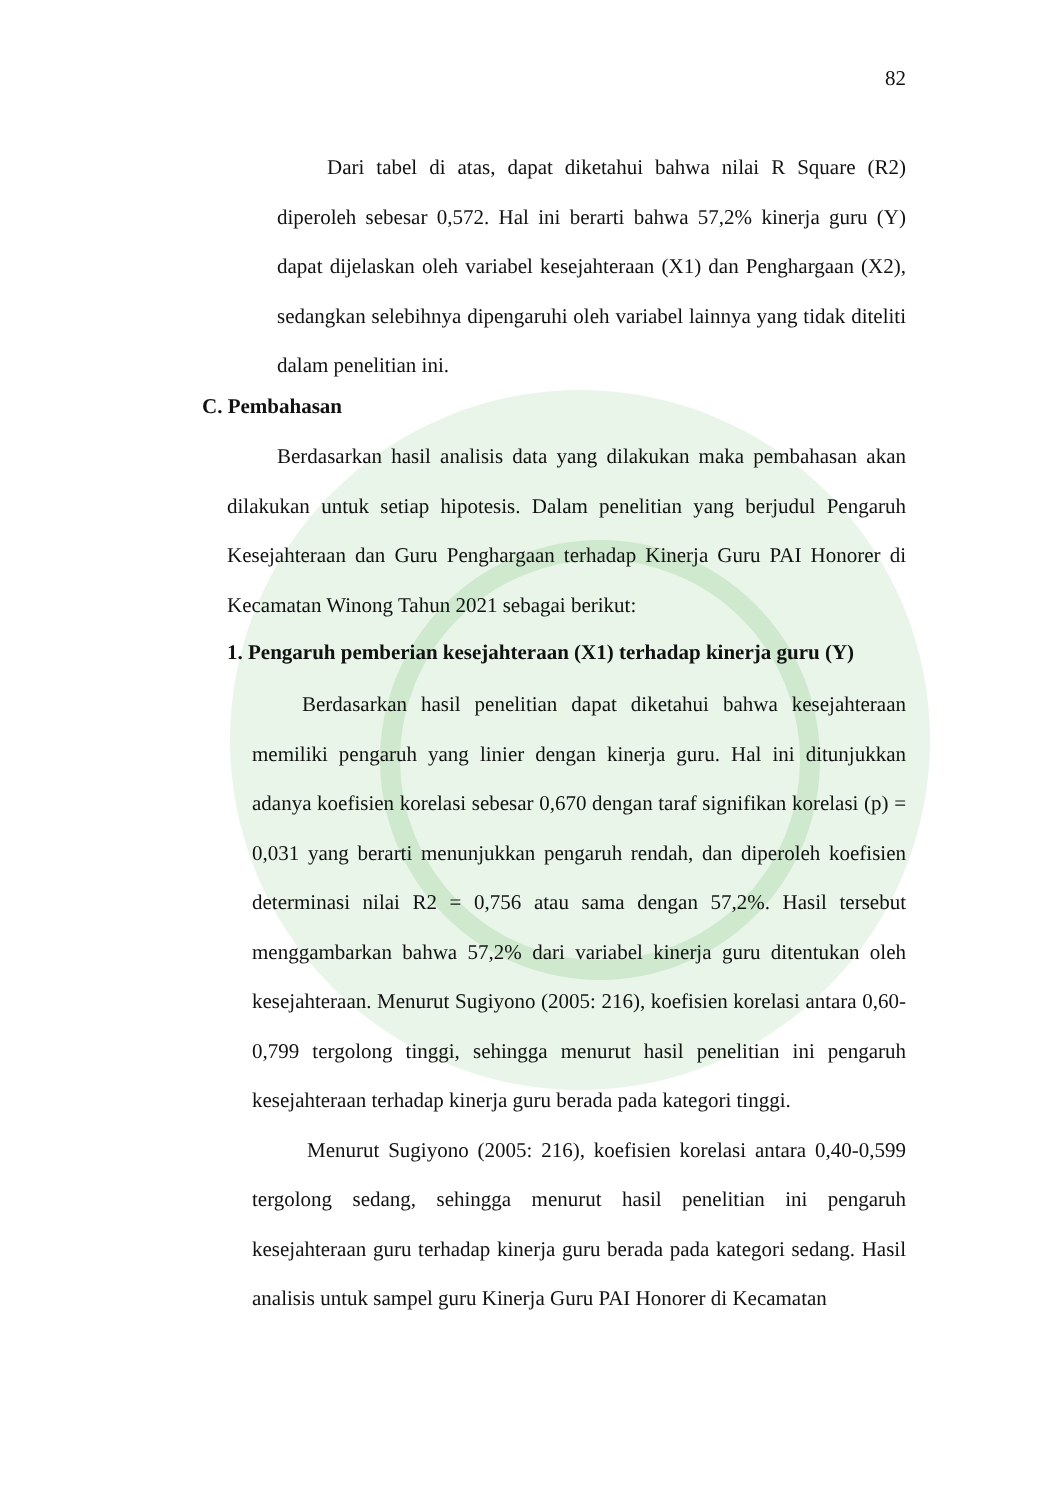82
Dari tabel di atas, dapat diketahui bahwa nilai R Square (R2) diperoleh sebesar 0,572. Hal ini berarti bahwa 57,2% kinerja guru (Y) dapat dijelaskan oleh variabel kesejahteraan (X1) dan Penghargaan (X2), sedangkan selebihnya dipengaruhi oleh variabel lainnya yang tidak diteliti dalam penelitian ini.
C. Pembahasan
Berdasarkan hasil analisis data yang dilakukan maka pembahasan akan dilakukan untuk setiap hipotesis. Dalam penelitian yang berjudul Pengaruh Kesejahteraan dan Guru Penghargaan terhadap Kinerja Guru PAI Honorer di Kecamatan Winong Tahun 2021 sebagai berikut:
1. Pengaruh pemberian kesejahteraan (X1) terhadap kinerja guru (Y)
Berdasarkan hasil penelitian dapat diketahui bahwa kesejahteraan memiliki pengaruh yang linier dengan kinerja guru. Hal ini ditunjukkan adanya koefisien korelasi sebesar 0,670 dengan taraf signifikan korelasi (p) = 0,031 yang berarti menunjukkan pengaruh rendah, dan diperoleh koefisien determinasi nilai R2 = 0,756 atau sama dengan 57,2%. Hasil tersebut menggambarkan bahwa 57,2% dari variabel kinerja guru ditentukan oleh kesejahteraan. Menurut Sugiyono (2005: 216), koefisien korelasi antara 0,60-0,799 tergolong tinggi, sehingga menurut hasil penelitian ini pengaruh kesejahteraan terhadap kinerja guru berada pada kategori tinggi.
Menurut Sugiyono (2005: 216), koefisien korelasi antara 0,40-0,599 tergolong sedang, sehingga menurut hasil penelitian ini pengaruh kesejahteraan guru terhadap kinerja guru berada pada kategori sedang. Hasil analisis untuk sampel guru Kinerja Guru PAI Honorer di Kecamatan